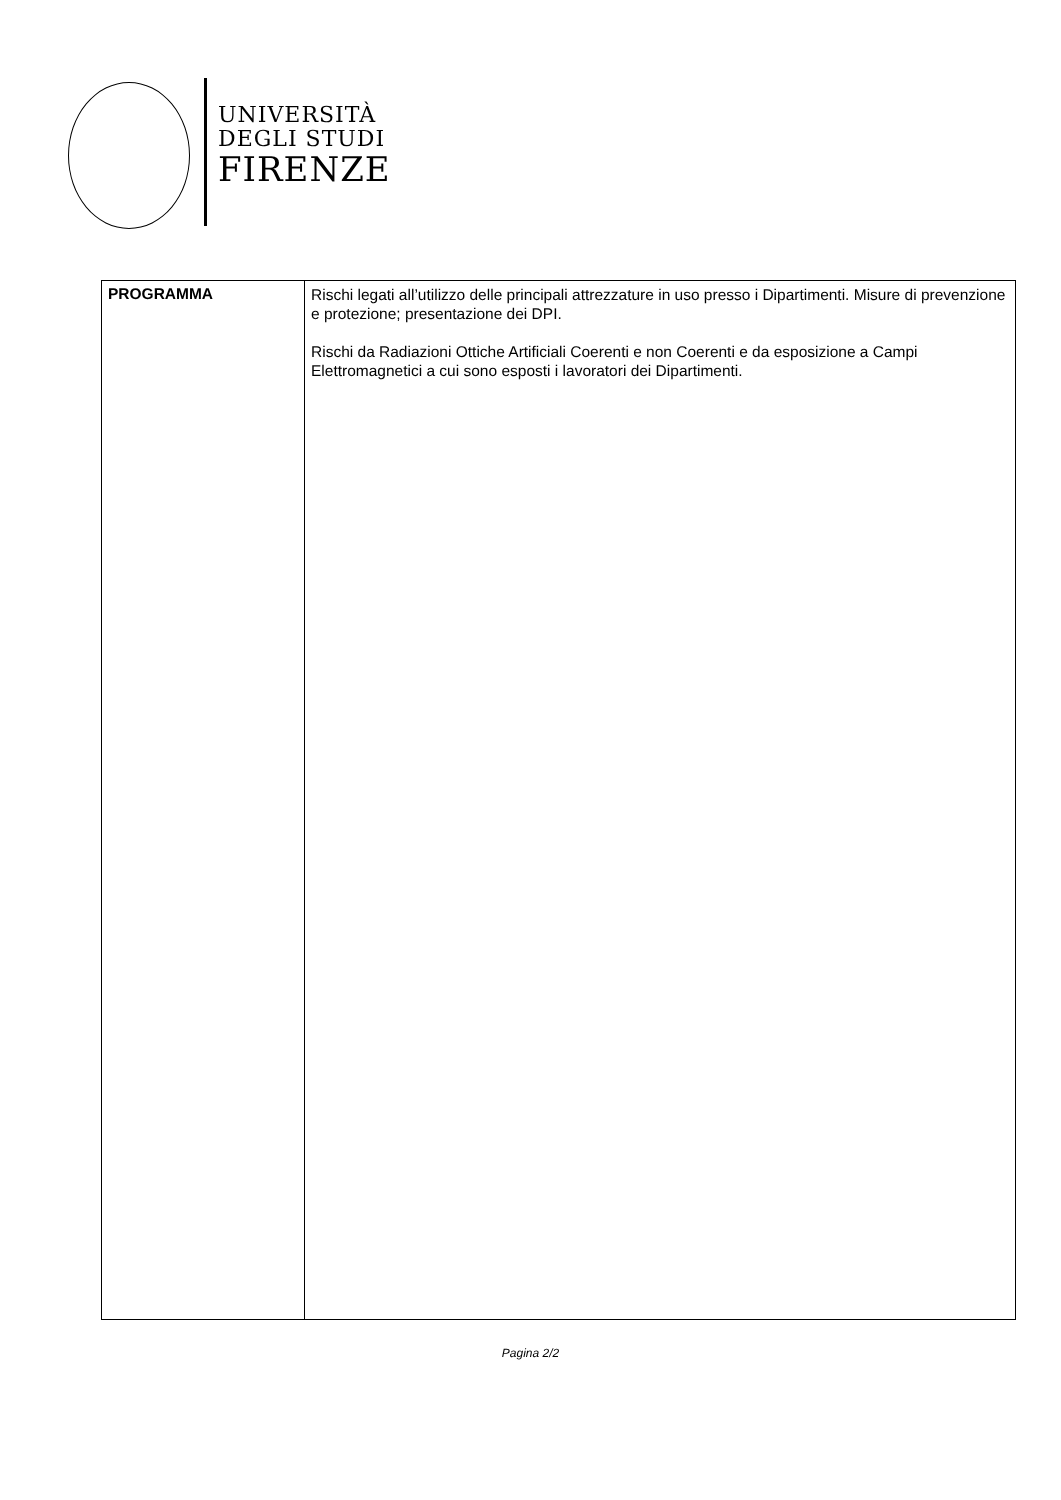UNIVERSITÀ
DEGLI STUDI
FIRENZE
| PROGRAMMA | Rischi legati all’utilizzo delle principali attrezzature in uso presso i Dipartimenti. Misure di prevenzione e protezione; presentazione dei DPI. Rischi da Radiazioni Ottiche Artificiali Coerenti e non Coerenti e da esposizione a Campi Elettromagnetici a cui sono esposti i lavoratori dei Dipartimenti. |
Pagina 2/2